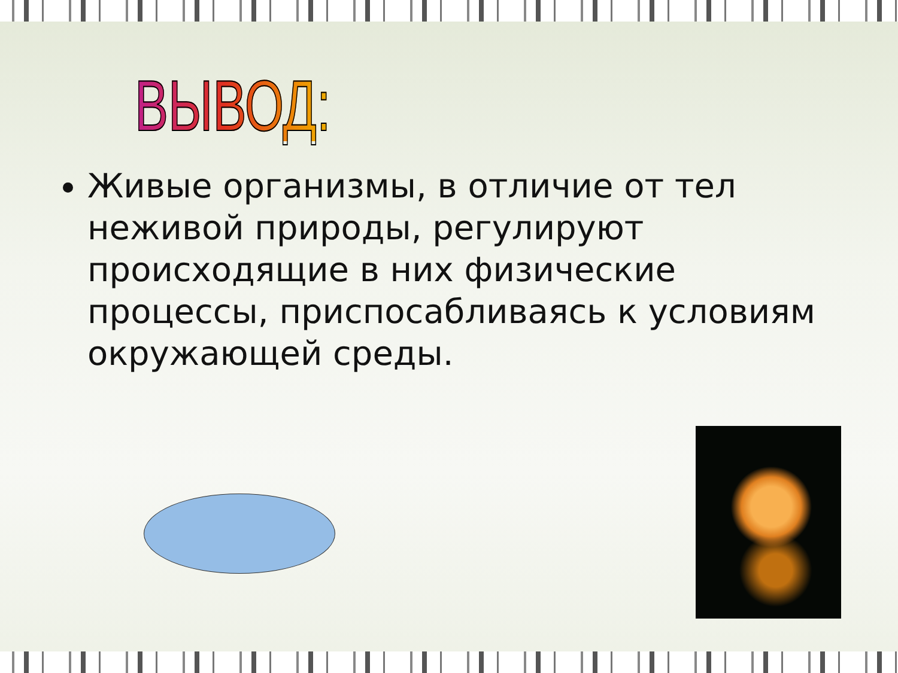ВЫВОД:
Живые организмы, в отличие от тел неживой природы, регулируют происходящие в них физические процессы, приспосабливаясь к условиям окружающей среды.